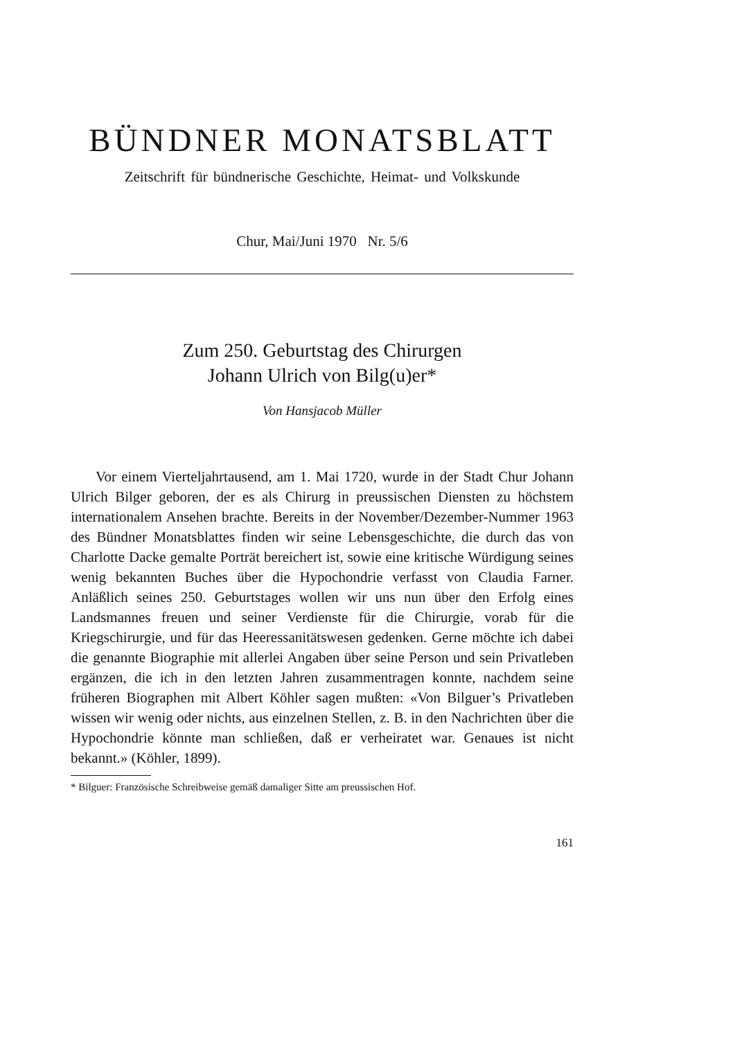BÜNDNER MONATSBLATT
Zeitschrift für bündnerische Geschichte, Heimat- und Volkskunde
Chur, Mai/Juni 1970 Nr. 5/6
Zum 250. Geburtstag des Chirurgen
Johann Ulrich von Bilg(u)er*
Von Hansjacob Müller
Vor einem Vierteljahrtausend, am 1. Mai 1720, wurde in der Stadt Chur Johann Ulrich Bilger geboren, der es als Chirurg in preussischen Diensten zu höchstem internationalem Ansehen brachte. Bereits in der November/Dezember-Nummer 1963 des Bündner Monatsblattes finden wir seine Lebensgeschichte, die durch das von Charlotte Dacke gemalte Porträt bereichert ist, sowie eine kritische Würdigung seines wenig bekannten Buches über die Hypochondrie verfasst von Claudia Farner. Anläßlich seines 250. Geburtstages wollen wir uns nun über den Erfolg eines Landsmannes freuen und seiner Verdienste für die Chirurgie, vorab für die Kriegschirurgie, und für das Heeressanitätswesen gedenken. Gerne möchte ich dabei die genannte Biographie mit allerlei Angaben über seine Person und sein Privatleben ergänzen, die ich in den letzten Jahren zusammentragen konnte, nachdem seine früheren Biographen mit Albert Köhler sagen mußten: «Von Bilguer’s Privatleben wissen wir wenig oder nichts, aus einzelnen Stellen, z. B. in den Nachrichten über die Hypochondrie könnte man schließen, daß er verheiratet war. Genaues ist nicht bekannt.» (Köhler, 1899).
* Bilguer: Französische Schreibweise gemäß damaliger Sitte am preussischen Hof.
161